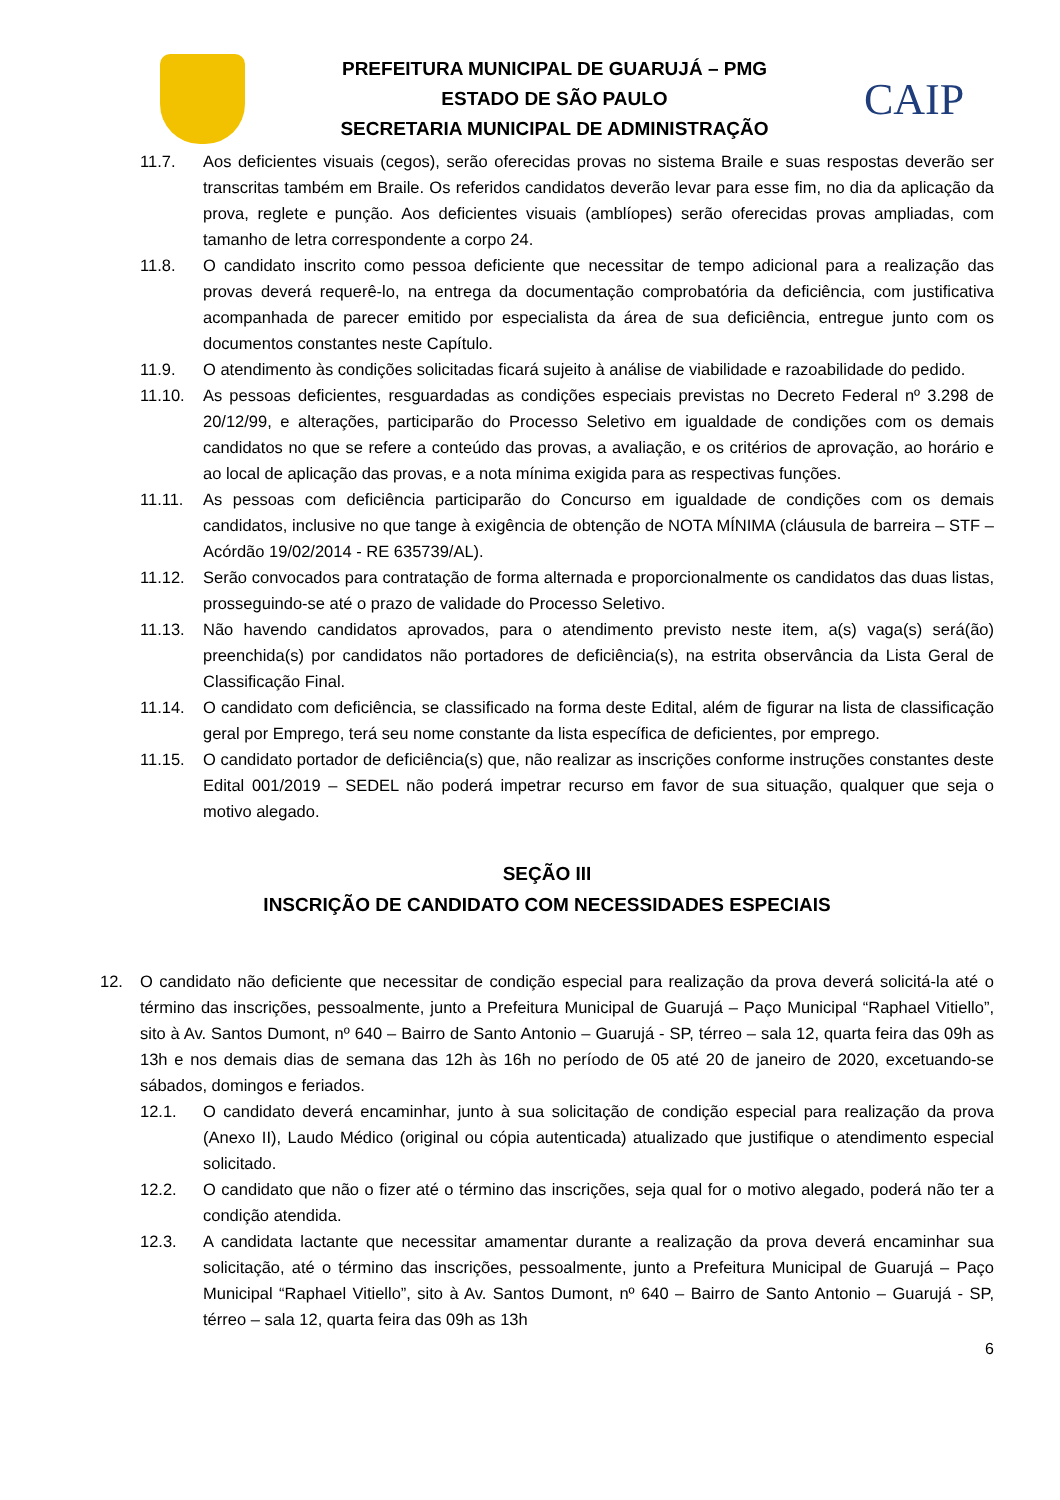PREFEITURA MUNICIPAL DE GUARUJÁ – PMG
ESTADO DE SÃO PAULO
SECRETARIA MUNICIPAL DE ADMINISTRAÇÃO
CAIP
11.7. Aos deficientes visuais (cegos), serão oferecidas provas no sistema Braile e suas respostas deverão ser transcritas também em Braile. Os referidos candidatos deverão levar para esse fim, no dia da aplicação da prova, reglete e punção. Aos deficientes visuais (amblíopes) serão oferecidas provas ampliadas, com tamanho de letra correspondente a corpo 24.
11.8. O candidato inscrito como pessoa deficiente que necessitar de tempo adicional para a realização das provas deverá requerê-lo, na entrega da documentação comprobatória da deficiência, com justificativa acompanhada de parecer emitido por especialista da área de sua deficiência, entregue junto com os documentos constantes neste Capítulo.
11.9. O atendimento às condições solicitadas ficará sujeito à análise de viabilidade e razoabilidade do pedido.
11.10. As pessoas deficientes, resguardadas as condições especiais previstas no Decreto Federal nº 3.298 de 20/12/99, e alterações, participarão do Processo Seletivo em igualdade de condições com os demais candidatos no que se refere a conteúdo das provas, a avaliação, e os critérios de aprovação, ao horário e ao local de aplicação das provas, e a nota mínima exigida para as respectivas funções.
11.11. As pessoas com deficiência participarão do Concurso em igualdade de condições com os demais candidatos, inclusive no que tange à exigência de obtenção de NOTA MÍNIMA (cláusula de barreira – STF – Acórdão 19/02/2014 - RE 635739/AL).
11.12. Serão convocados para contratação de forma alternada e proporcionalmente os candidatos das duas listas, prosseguindo-se até o prazo de validade do Processo Seletivo.
11.13. Não havendo candidatos aprovados, para o atendimento previsto neste item, a(s) vaga(s) será(ão) preenchida(s) por candidatos não portadores de deficiência(s), na estrita observância da Lista Geral de Classificação Final.
11.14. O candidato com deficiência, se classificado na forma deste Edital, além de figurar na lista de classificação geral por Emprego, terá seu nome constante da lista específica de deficientes, por emprego.
11.15. O candidato portador de deficiência(s) que, não realizar as inscrições conforme instruções constantes deste Edital 001/2019 – SEDEL não poderá impetrar recurso em favor de sua situação, qualquer que seja o motivo alegado.
SEÇÃO III
INSCRIÇÃO DE CANDIDATO COM NECESSIDADES ESPECIAIS
12. O candidato não deficiente que necessitar de condição especial para realização da prova deverá solicitá-la até o término das inscrições, pessoalmente, junto a Prefeitura Municipal de Guarujá – Paço Municipal “Raphael Vitiello”, sito à Av. Santos Dumont, nº 640 – Bairro de Santo Antonio – Guarujá - SP, térreo – sala 12, quarta feira das 09h as 13h e nos demais dias de semana das 12h às 16h no período de 05 até 20 de janeiro de 2020, excetuando-se sábados, domingos e feriados.
12.1. O candidato deverá encaminhar, junto à sua solicitação de condição especial para realização da prova (Anexo II), Laudo Médico (original ou cópia autenticada) atualizado que justifique o atendimento especial solicitado.
12.2. O candidato que não o fizer até o término das inscrições, seja qual for o motivo alegado, poderá não ter a condição atendida.
12.3. A candidata lactante que necessitar amamentar durante a realização da prova deverá encaminhar sua solicitação, até o término das inscrições, pessoalmente, junto a Prefeitura Municipal de Guarujá – Paço Municipal “Raphael Vitiello”, sito à Av. Santos Dumont, nº 640 – Bairro de Santo Antonio – Guarujá - SP, térreo – sala 12, quarta feira das 09h as 13h
6